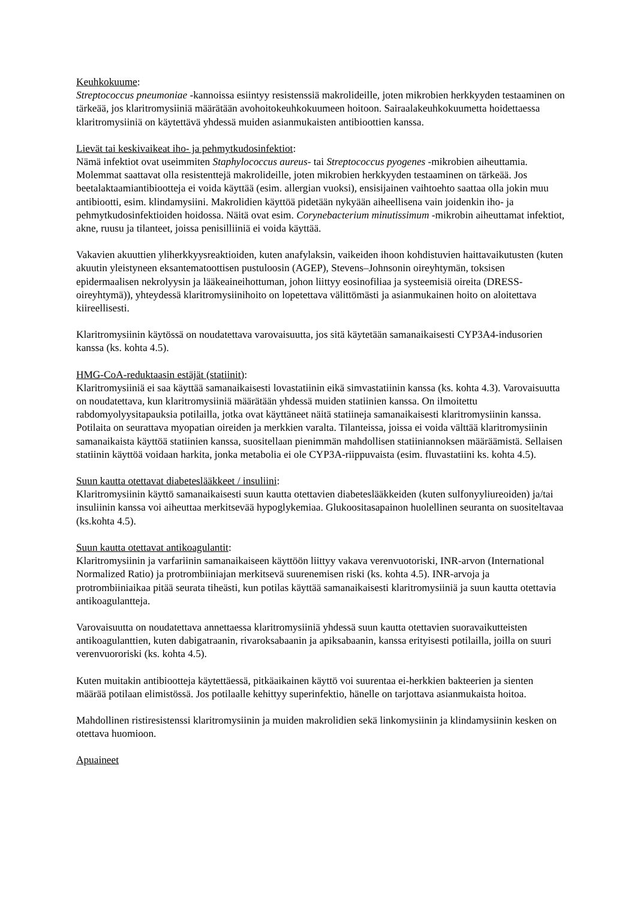Keuhkokuume:
Streptococcus pneumoniae -kannoissa esiintyy resistenssiä makrolideille, joten mikrobien herkkyyden testaaminen on tärkeää, jos klaritromysiiniä määrätään avohoitokeuhkokuumeen hoitoon. Sairaalakeuhkokuumetta hoidettaessa klaritromysiiniä on käytettävä yhdessä muiden asianmukaisten antibioottien kanssa.
Lievät tai keskivaikeat iho- ja pehmytkudosinfektiot:
Nämä infektiot ovat useimmiten Staphylococcus aureus- tai Streptococcus pyogenes -mikrobien aiheuttamia. Molemmat saattavat olla resistenttejä makrolideille, joten mikrobien herkkyyden testaaminen on tärkeää. Jos beetalaktaamiantibiootteja ei voida käyttää (esim. allergian vuoksi), ensisijainen vaihtoehto saattaa olla jokin muu antibiootti, esim. klindamysiini. Makrolidien käyttöä pidetään nykyään aiheellisena vain joidenkin iho- ja pehmytkudosinfektioiden hoidossa. Näitä ovat esim. Corynebacterium minutissimum -mikrobin aiheuttamat infektiot, akne, ruusu ja tilanteet, joissa penisilliiniä ei voida käyttää.
Vakavien akuuttien yliherkkyysreaktioiden, kuten anafylaksin, vaikeiden ihoon kohdistuvien haittavaikutusten (kuten akuutin yleistyneen eksantematoottisen pustuloosin (AGEP), Stevens–Johnsonin oireyhtymän, toksisen epidermaalisen nekrolyysin ja lääkeaineihottuman, johon liittyy eosinofiliaa ja systeemisiä oireita (DRESS-oireyhtymä)), yhteydessä klaritromysiinihoito on lopetettava välittömästi ja asianmukainen hoito on aloitettava kiireellisesti.
Klaritromysiinin käytössä on noudatettava varovaisuutta, jos sitä käytetään samanaikaisesti CYP3A4-indusorien kanssa (ks. kohta 4.5).
HMG-CoA-reduktaasin estäjät (statiinit):
Klaritromysiiniä ei saa käyttää samanaikaisesti lovastatiinin eikä simvastatiinin kanssa (ks. kohta 4.3). Varovaisuutta on noudatettava, kun klaritromysiiniä määrätään yhdessä muiden statiinien kanssa. On ilmoitettu rabdomyolyysitapauksia potilailla, jotka ovat käyttäneet näitä statiineja samanaikaisesti klaritromysiinin kanssa. Potilaita on seurattava myopatian oireiden ja merkkien varalta. Tilanteissa, joissa ei voida välttää klaritromysiinin samanaikaista käyttöä statiinien kanssa, suositellaan pienimmän mahdollisen statiiniannoksen määräämistä. Sellaisen statiinin käyttöä voidaan harkita, jonka metabolia ei ole CYP3A-riippuvaista (esim. fluvastatiini ks. kohta 4.5).
Suun kautta otettavat diabeteslääkkeet / insuliini:
Klaritromysiinin käyttö samanaikaisesti suun kautta otettavien diabeteslääkkeiden (kuten sulfonyyliureoiden) ja/tai insuliinin kanssa voi aiheuttaa merkitsevää hypoglykemiaa. Glukoositasapainon huolellinen seuranta on suositeltavaa (ks.kohta 4.5).
Suun kautta otettavat antikoagulantit:
Klaritromysiinin ja varfariinin samanaikaiseen käyttöön liittyy vakava verenvuotoriski, INR-arvon (International Normalized Ratio) ja protrombiiniajan merkitsevä suurenemisen riski (ks. kohta 4.5). INR-arvoja ja protrombiiniaikaa pitää seurata tiheästi, kun potilas käyttää samanaikaisesti klaritromysiiniä ja suun kautta otettavia antikoagulantteja.
Varovaisuutta on noudatettava annettaessa klaritromysiiniä yhdessä suun kautta otettavien suoravaikutteisten antikoagulanttien, kuten dabigatraanin, rivaroksabaanin ja apiksabaanin, kanssa erityisesti potilailla, joilla on suuri verenvuororiski (ks. kohta 4.5).
Kuten muitakin antibiootteja käytettäessä, pitkäaikainen käyttö voi suurentaa ei-herkkien bakteerien ja sienten määrää potilaan elimistössä. Jos potilaalle kehittyy superinfektio, hänelle on tarjottava asianmukaista hoitoa.
Mahdollinen ristiresistenssi klaritromysiinin ja muiden makrolidien sekä linkomysiinin ja klindamysiinin kesken on otettava huomioon.
Apuaineet